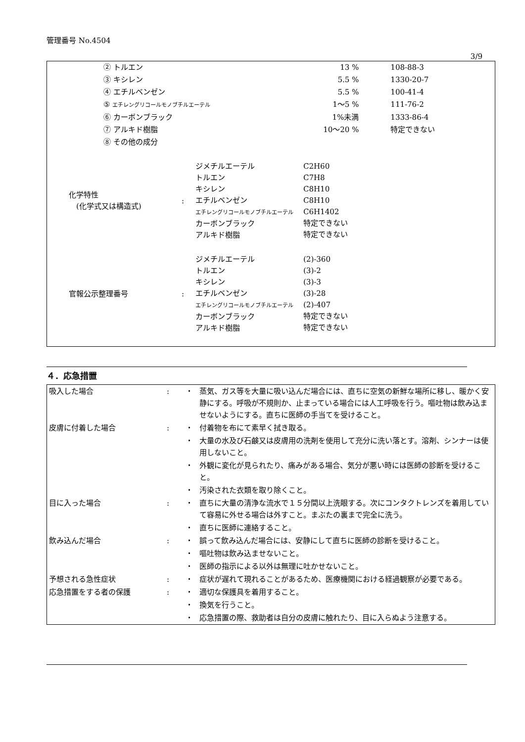管理番号 No.4504
3/9
| ② トルエン | 13 % | 108-88-3 |
| ③ キシレン | 5.5 % | 1330-20-7 |
| ④ エチルベンゼン | 5.5 % | 100-41-4 |
| ⑤ エチレングリコールモノブチルエーテル | 1～5 % | 111-76-2 |
| ⑥ カーボンブラック | 1%未満 | 1333-86-4 |
| ⑦ アルキド樹脂 | 10～20 % | 特定できない |
| ⑧ その他の成分 | | |
| 化学特性 (化学式又は構造式) | : | ジメチルエーテル トルエン キシレン エチルベンゼン エチレングリコールモノブチルエーテル カーボンブラック アルキド樹脂 | C2H60 C7H8 C8H10 C8H10 C6H1402 特定できない 特定できない |
| 官報公示整理番号 | : | ジメチルエーテル トルエン キシレン エチルベンゼン エチレングリコールモノブチルエーテル カーボンブラック アルキド樹脂 | (2)-360 (3)-2 (3)-3 (3)-28 (2)-407 特定できない 特定できない |
４．応急措置
| 吸入した場合 | : | ・ | 蒸気、ガス等を大量に吸い込んだ場合には、直ちに空気の新鮮な場所に移し、暖かく安静にする。呼吸が不規則か、止まっている場合には人工呼吸を行う。嘔吐物は飲み込ませないようにする。直ちに医師の手当てを受けること。 |
| 皮膚に付着した場合 | : | ・ | 付着物を布にて素早く拭き取る。 |
| | | ・ | 大量の水及び石鹸又は皮膚用の洗剤を使用して充分に洗い落とす。溶剤、シンナーは使用しないこと。 |
| | | ・ | 外観に変化が見られたり、痛みがある場合、気分が悪い時には医師の診断を受けること。 |
| | | ・ | 汚染された衣類を取り除くこと。 |
| 目に入った場合 | : | ・ | 直ちに大量の清浄な流水で１５分間以上洗眼する。次にコンタクトレンズを着用していて容易に外せる場合は外すこと。まぶたの裏まで完全に洗う。 |
| | | ・ | 直ちに医師に連絡すること。 |
| 飲み込んだ場合 | : | ・ | 誤って飲み込んだ場合には、安静にして直ちに医師の診断を受けること。 |
| | | ・ | 嘔吐物は飲み込ませないこと。 |
| | | ・ | 医師の指示による以外は無理に吐かせないこと。 |
| 予想される急性症状 | : | ・ | 症状が遅れて現れることがあるため、医療機関における経過観察が必要である。 |
| 応急措置をする者の保護 | : | ・ | 適切な保護具を着用すること。 |
| | | ・ | 換気を行うこと。 |
| | | ・ | 応急措置の際、救助者は自分の皮膚に触れたり、目に入らぬよう注意する。 |